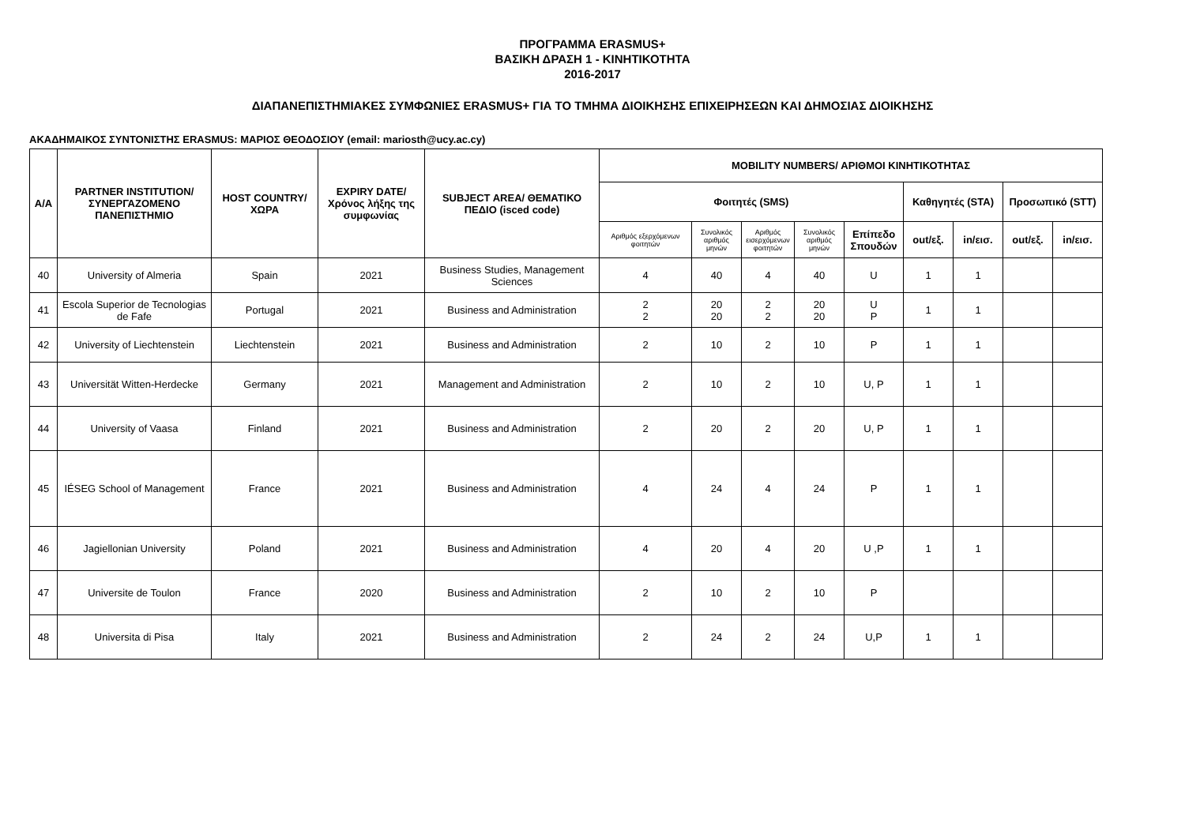ΠΡΟΓΡΑΜΜΑ ERASMUS+
ΒΑΣΙΚΗ ΔΡΑΣΗ 1 - ΚΙΝΗΤΙΚΟΤΗΤΑ
2016-2017
ΔΙΑΠΑΝΕΠΙΣΤΗΜΙΑΚΕΣ ΣΥΜΦΩΝΙΕΣ ERASMUS+ ΓΙΑ ΤΟ ΤΜΗΜΑ ΔΙΟΙΚΗΣΗΣ ΕΠΙΧΕΙΡΗΣΕΩΝ ΚΑΙ ΔΗΜΟΣΙΑΣ ΔΙΟΙΚΗΣΗΣ
ΑΚΑΔΗΜΑΙΚΟΣ ΣΥΝΤΟΝΙΣΤΗΣ ERASMUS: ΜΑΡΙΟΣ ΘΕΟΔΟΣΙΟΥ (email: mariosth@ucy.ac.cy)
| A/A | PARTNER INSTITUTION/ ΣΥΝΕΡΓΑΖΟΜΕΝΟ ΠΑΝΕΠΙΣΤΗΜΙΟ | HOST COUNTRY/ ΧΩΡΑ | EXPIRY DATE/ Χρόνος λήξης της συμφωνίας | SUBJECT AREA/ ΘΕΜΑΤΙΚΟ ΠΕΔΙΟ (isced code) | MOBILITY NUMBERS/ ΑΡΙΘΜΟΙ ΚΙΝΗΤΙΚΟΤΗΤΑΣ | | | | | | | | |
| --- | --- | --- | --- | --- | --- | --- | --- | --- | --- | --- | --- | --- | --- |
| | | | | | Φοιτητές (SMS) | | | | | Καθηγητές (STA) | | Προσωπικό (STT) | |
| | | | | | Αριθμός εξερχόμενων φοιτητών | Συνολικός αριθμός μηνών | Αριθμός εισερχόμενων φοιτητών | Συνολικός αριθμός μηνών | Επίπεδο Σπουδών | out/εξ. | in/εισ. | out/εξ. | in/εισ. |
| 40 | University of Almeria | Spain | 2021 | Business Studies, Management Sciences | 4 | 40 | 4 | 40 | U | 1 | 1 | | |
| 41 | Escola Superior de Tecnologias de Fafe | Portugal | 2021 | Business and Administration | 2 2 | 20 20 | 2 2 | 20 20 | U P | 1 | 1 | | |
| 42 | University of Liechtenstein | Liechtenstein | 2021 | Business and Administration | 2 | 10 | 2 | 10 | P | 1 | 1 | | |
| 43 | Universität Witten-Herdecke | Germany | 2021 | Management and Administration | 2 | 10 | 2 | 10 | U, P | 1 | 1 | | |
| 44 | University of Vaasa | Finland | 2021 | Business and Administration | 2 | 20 | 2 | 20 | U, P | 1 | 1 | | |
| 45 | IÉSEG School of Management | France | 2021 | Business and Administration | 4 | 24 | 4 | 24 | P | 1 | 1 | | |
| 46 | Jagiellonian University | Poland | 2021 | Business and Administration | 4 | 20 | 4 | 20 | U ,P | 1 | 1 | | |
| 47 | Universite de Toulon | France | 2020 | Business and Administration | 2 | 10 | 2 | 10 | P | | | | |
| 48 | Universita di Pisa | Italy | 2021 | Business and Administration | 2 | 24 | 2 | 24 | U,P | 1 | 1 | | |